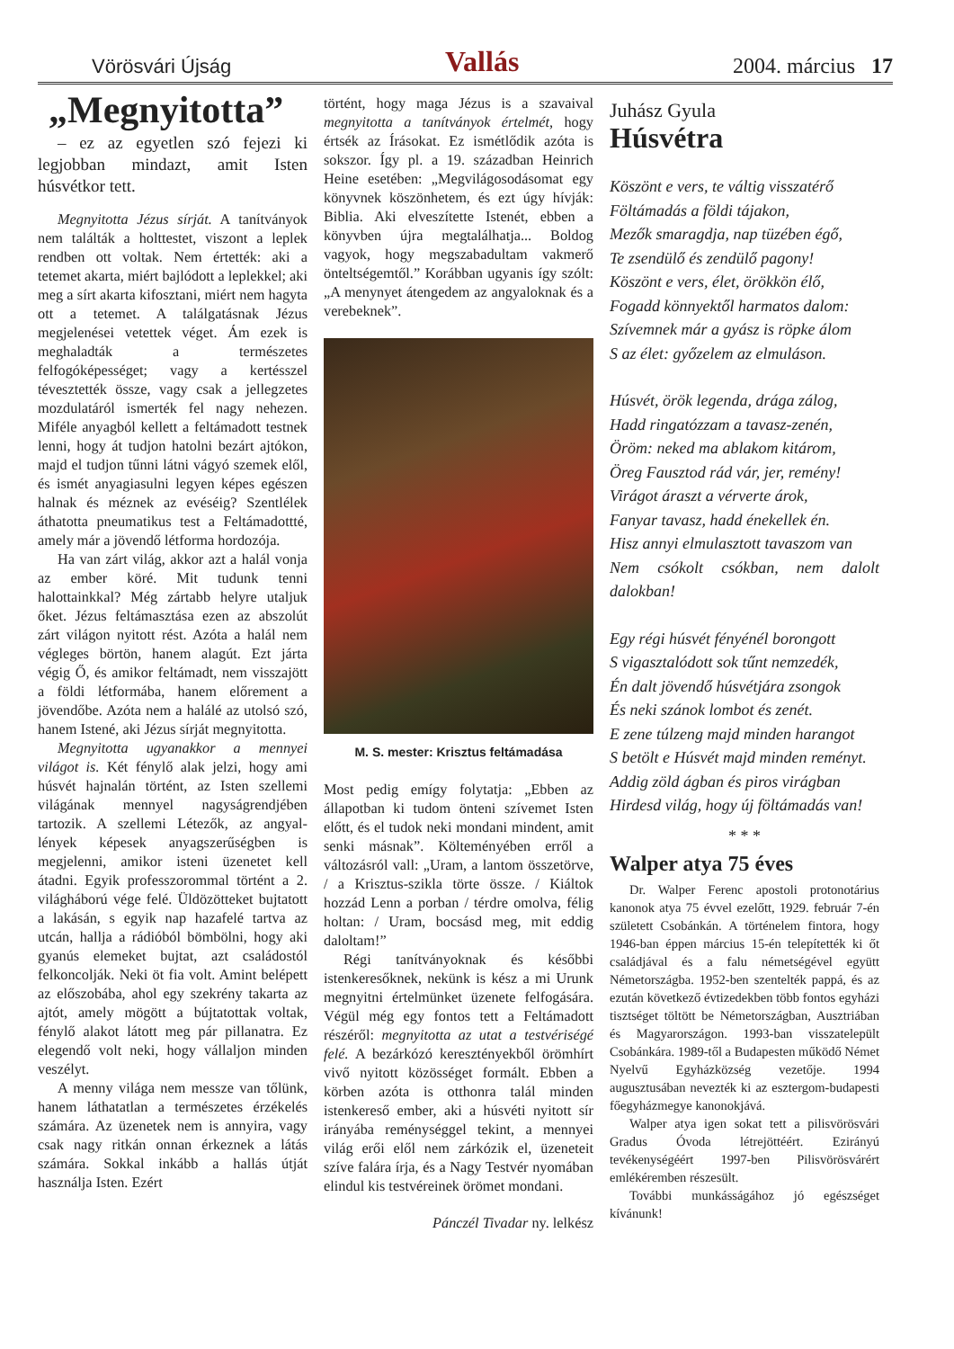Vörösvári Újság Vallás 2004. március 17
„Megnyitotta”
– ez az egyetlen szó fejezi ki legjobban mindazt, amit Isten húsvétkor tett.
Megnyitotta Jézus sírját. A tanítványok nem találták a holttestet, viszont a leplek rendben ott voltak. Nem értették: aki a tetemet akarta, miért bajlódott a leplekkel; aki meg a sírt akarta kifosztani, miért nem hagyta ott a tetemet. A találgatásnak Jézus megjelenései vetettek véget. Ám ezek is meghaladták a természetes felfogóképességet; vagy a kertésszel tévesztették össze, vagy csak a jellegzetes mozdulatáról ismerték fel nagy nehezen. Miféle anyagból kellett a feltámadott testnek lenni, hogy át tudjon hatolni bezárt ajtókon, majd el tudjon tűnni látni vágyó szemek elől, és ismét anyagiasulni legyen képes egészen halnak és méznek az evéséig? Szentlélek áthatotta pneumatikus test a Feltámadottté, amely már a jövendő létforma hordozója.
Ha van zárt világ, akkor azt a halál vonja az ember köré. Mit tudunk tenni halottainkkal? Még zártabb helyre utaljuk őket. Jézus feltámasztása ezen az abszolút zárt világon nyitott rést. Azóta a halál nem végleges börtön, hanem alagút. Ezt járta végig Ő, és amikor feltámadt, nem visszajött a földi létformába, hanem előrement a jövendőbe. Azóta nem a halálé az utolsó szó, hanem Istené, aki Jézus sírját megnyitotta.
Megnyitotta ugyanakkor a mennyei világot is. Két fénylő alak jelzi, hogy ami húsvét hajnalán történt, az Isten szellemi világának mennyel nagyságrendjében tartozik. A szellemi Létezők, az angyal-lények képesek anyagszerűségben is megjelenni, amikor isteni üzenetet kell átadni. Egyik professzorommal történt a 2. világháború vége felé. Üldözötteket bujtatott a lakásán, s egyik nap hazafelé tartva az utcán, hallja a rádióból bömbölni, hogy aki gyanús elemeket bujtat, azt családostól felkoncolják. Neki öt fia volt. Amint belépett az előszobába, ahol egy szekrény takarta az ajtót, amely mögött a bújtatottak voltak, fénylő alakot látott meg pár pillanatra. Ez elegendő volt neki, hogy vállaljon minden veszélyt.
A menny világa nem messze van tőlünk, hanem láthatatlan a természetes érzékelés számára. Az üzenetek nem is annyira, vagy csak nagy ritkán onnan érkeznek a látás számára. Sokkal inkább a hallás útját használja Isten. Ezért
történt, hogy maga Jézus is a szavaival megnyitotta a tanítványok értelmét, hogy értsék az Írásokat. Ez ismétlődik azóta is sokszor. Így pl. a 19. században Heinrich Heine esetében: „Megvilágosodásomat egy könyvnek köszönhetem, és ezt úgy hívják: Biblia. Aki elveszítette Istenét, ebben a könyvben újra megtalálhatja... Boldog vagyok, hogy megszabadultam vakmerő önteltségemtől.” Korábban ugyanis így szólt: „A menynyet átengedem az angyaloknak és a verebeknek”.
M. S. mester: Krisztus feltámadása
Most pedig emígy folytatja: „Ebben az állapotban ki tudom önteni szívemet Isten előtt, és el tudok neki mondani mindent, amit senki másnak”. Költeményében erről a változásról vall: „Uram, a lantom összetörve, / a Krisztus-szikla törte össze. / Kiáltok hozzád Lenn a porban / térdre omolva, félig holtan: / Uram, bocsásd meg, mit eddig daloltam!”
Régi tanítványoknak és későbbi istenkeresőknek, nekünk is kész a mi Urunk megnyitni értelmünket üzenete felfogására. Végül még egy fontos tett a Feltámadott részéről: megnyitotta az utat a testvériségé felé. A bezárkózó keresztényekből örömhírt vivő nyitott közösséget formált. Ebben a körben azóta is otthonra talál minden istenkereső ember, aki a húsvéti nyitott sír irányába reménységgel tekint, a mennyei világ erői elől nem zárkózik el, üzeneteit szíve falára írja, és a Nagy Testvér nyomában elindul kis testvéreinek örömet mondani.
Pánczél Tivadar ny. lelkész
Juhász Gyula
Húsvétra
Köszönt e vers, te váltig visszatérő
Föltámadás a földi tájakon,
Mezők smaragdja, nap tüzében égő,
Te zsendülő és zendülő pagony!
Köszönt e vers, élet, örökkön élő,
Fogadd könnyektől harmatos dalom:
Szívemnek már a gyász is röpke álom
S az élet: győzelem az elmuláson.
Húsvét, örök legenda, drága zálog,
Hadd ringatózzam a tavasz-zenén,
Öröm: neked ma ablakom kitárom,
Öreg Fausztod rád vár, jer, remény!
Virágot áraszt a vérverte árok,
Fanyar tavasz, hadd énekellek én.
Hisz annyi elmulasztott tavaszom van
Nem csókolt csókban, nem dalolt dalokban!
Egy régi húsvét fényénél borongott
S vigasztalódott sok tűnt nemzedék,
Én dalt jövendő húsvétjára zsongok
És neki szánok lombot és zenét.
E zene túlzeng majd minden harangot
S betölt e Húsvét majd minden reményt.
Addig zöld ágban és piros virágban
Hirdesd világ, hogy új föltámadás van!
* * *
Walper atya 75 éves
Dr. Walper Ferenc apostoli protonotárius kanonok atya 75 évvel ezelőtt, 1929. február 7-én született Csobánkán. A történelem fintora, hogy 1946-ban éppen március 15-én telepítették ki őt családjával és a falu németségével együtt Németországba. 1952-ben szentelték pappá, és az ezután következő évtizedekben több fontos egyházi tisztséget töltött be Németországban, Ausztriában és Magyarországon. 1993-ban visszatelepült Csobánkára. 1989-től a Budapesten működő Német Nyelvű Egyházközség vezetője. 1994 augusztusában nevezték ki az esztergom-budapesti főegyházmegye kanonokjává.
Walper atya igen sokat tett a pilisvörösvári Gradus Óvoda létrejöttéért. Ezirányú tevékenységéért 1997-ben Pilisvörösvárért emlékéremben részesült.
További munkásságához jó egészséget kívánunk!